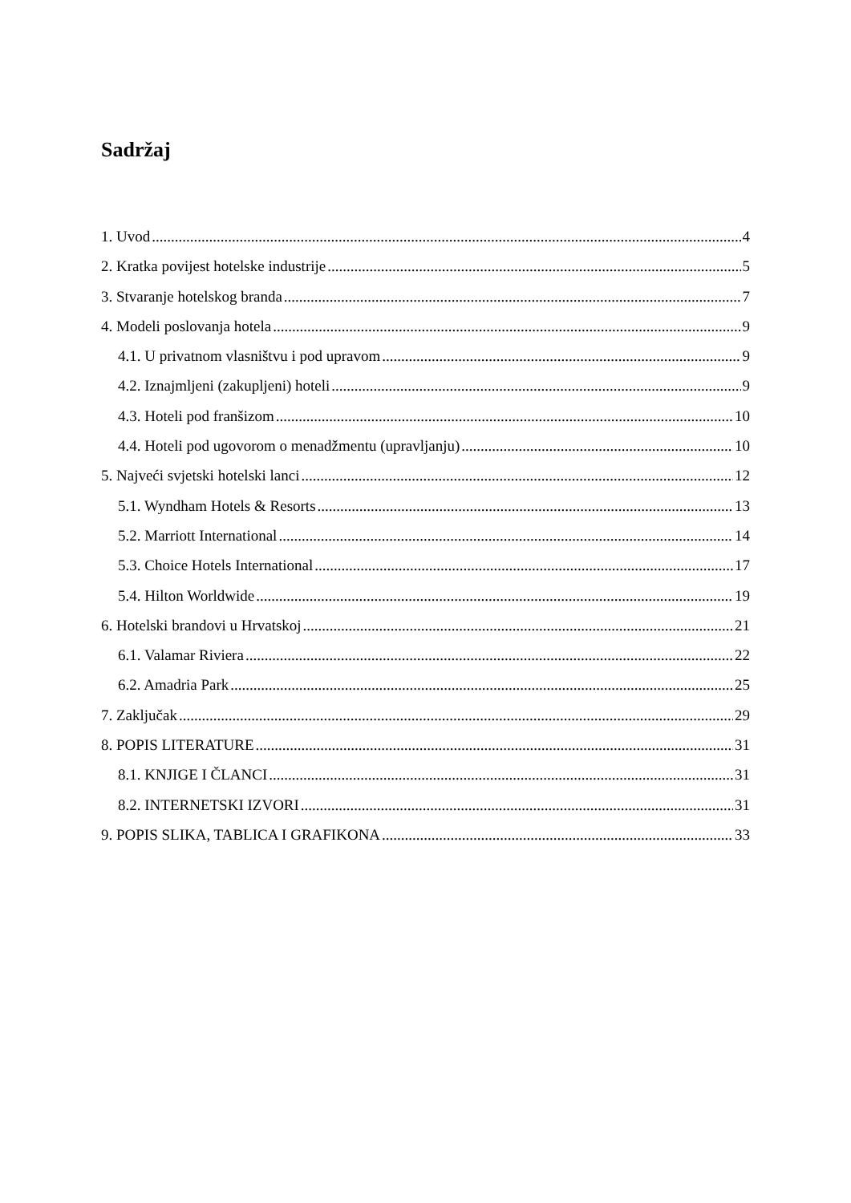Sadržaj
1. Uvod 4
2. Kratka povijest hotelske industrije 5
3. Stvaranje hotelskog branda 7
4. Modeli poslovanja hotela 9
4.1. U privatnom vlasništvu i pod upravom 9
4.2. Iznajmljeni (zakupljeni) hoteli 9
4.3. Hoteli pod franšizom 10
4.4. Hoteli pod ugovorom o menadžmentu (upravljanju) 10
5. Najveći svjetski hotelski lanci 12
5.1. Wyndham Hotels & Resorts 13
5.2. Marriott International 14
5.3. Choice Hotels International 17
5.4. Hilton Worldwide 19
6. Hotelski brandovi u Hrvatskoj 21
6.1. Valamar Riviera 22
6.2. Amadria Park 25
7. Zaključak 29
8. POPIS LITERATURE 31
8.1. KNJIGE I ČLANCI 31
8.2. INTERNETSKI IZVORI 31
9. POPIS SLIKA, TABLICA I GRAFIKONA 33